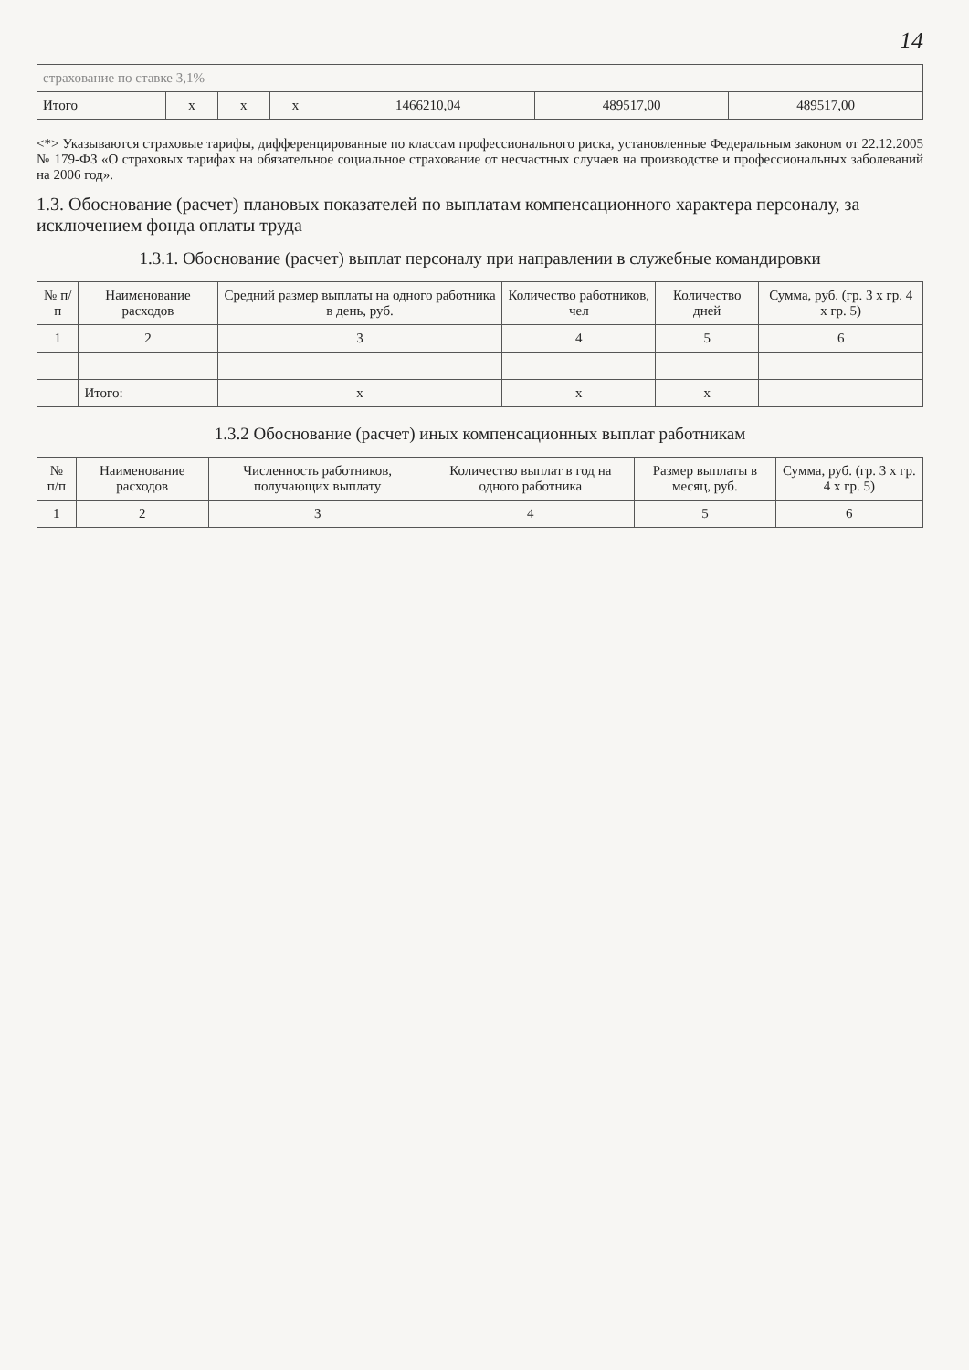14
| страхование по ставке 3,1% | | | | | | |
| Итого | x | x | x | 1466210,04 | 489517,00 | 489517,00 |
<*> Указываются страховые тарифы, дифференцированные по классам профессионального риска, установленные Федеральным законом от 22.12.2005 № 179-ФЗ «О страховых тарифах на обязательное социальное страхование от несчастных случаев на производстве и профессиональных заболеваний на 2006 год».
1.3. Обоснование (расчет) плановых показателей по выплатам компенсационного характера персоналу, за исключением фонда оплаты труда
1.3.1. Обоснование (расчет) выплат персоналу при направлении в служебные командировки
| № п/п | Наименование расходов | Средний размер выплаты на одного работника в день, руб. | Количество работников, чел | Количество дней | Сумма, руб. (гр. 3 x гр. 4 x гр. 5) |
| --- | --- | --- | --- | --- | --- |
| 1 | 2 | 3 | 4 | 5 | 6 |
| | Итого: | x | x | x | |
1.3.2 Обоснование (расчет) иных компенсационных выплат работникам
| № п/п | Наименование расходов | Численность работников, получающих выплату | Количество выплат в год на одного работника | Размер выплаты в месяц, руб. | Сумма, руб. (гр. 3 x гр. 4 x гр. 5) |
| --- | --- | --- | --- | --- | --- |
| 1 | 2 | 3 | 4 | 5 | 6 |